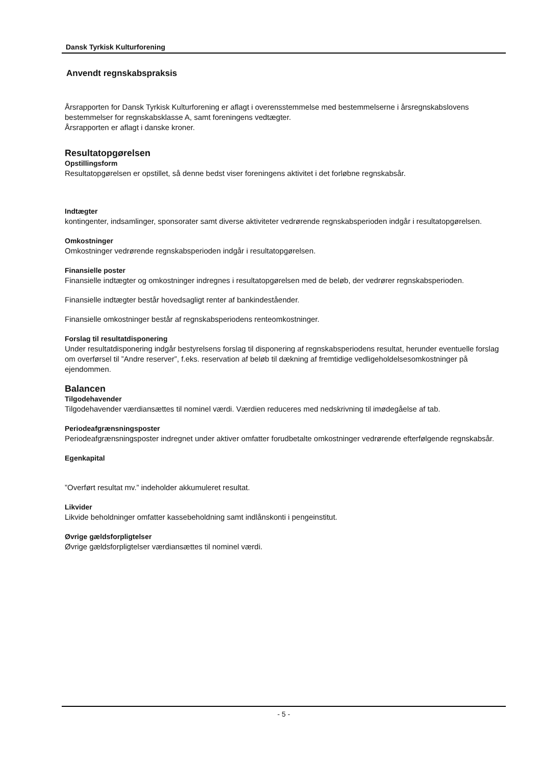Dansk Tyrkisk Kulturforening
Anvendt regnskabspraksis
Årsrapporten for Dansk Tyrkisk Kulturforening er aflagt i overensstemmelse med bestemmelserne i årsregnskabslovens bestemmelser for regnskabsklasse A, samt foreningens vedtægter.
Årsrapporten er aflagt i danske kroner.
Resultatopgørelsen
Opstillingsform
Resultatopgørelsen er opstillet, så denne bedst viser foreningens aktivitet i det forløbne regnskabsår.
Indtægter
kontingenter, indsamlinger, sponsorater samt diverse aktiviteter vedrørende regnskabsperioden indgår i resultatopgørelsen.
Omkostninger
Omkostninger vedrørende regnskabsperioden indgår i resultatopgørelsen.
Finansielle poster
Finansielle indtægter og omkostninger indregnes i resultatopgørelsen med de beløb, der vedrører regnskabsperioden.
Finansielle indtægter består hovedsagligt renter af bankindeståender.
Finansielle omkostninger består af regnskabsperiodens renteomkostninger.
Forslag til resultatdisponering
Under resultatdisponering indgår bestyrelsens forslag til disponering af regnskabsperiodens resultat, herunder eventuelle forslag om overførsel til ”Andre reserver”, f.eks. reservation af beløb til dækning af fremtidige vedligeholdelsesomkostninger på ejendommen.
Balancen
Tilgodehavender
Tilgodehavender værdiansættes til nominel værdi. Værdien reduceres med nedskrivning til imødegåelse af tab.
Periodeafgrænsningsposter
Periodeafgrænsningsposter indregnet under aktiver omfatter forudbetalte omkostninger vedrørende efterfølgende regnskabsår.
Egenkapital
”Overført resultat mv.” indeholder akkumuleret resultat.
Likvider
Likvide beholdninger omfatter kassebeholdning samt indlånskonti i pengeinstitut.
Øvrige gældsforpligtelser
Øvrige gældsforpligtelser værdiansættes til nominel værdi.
- 5 -